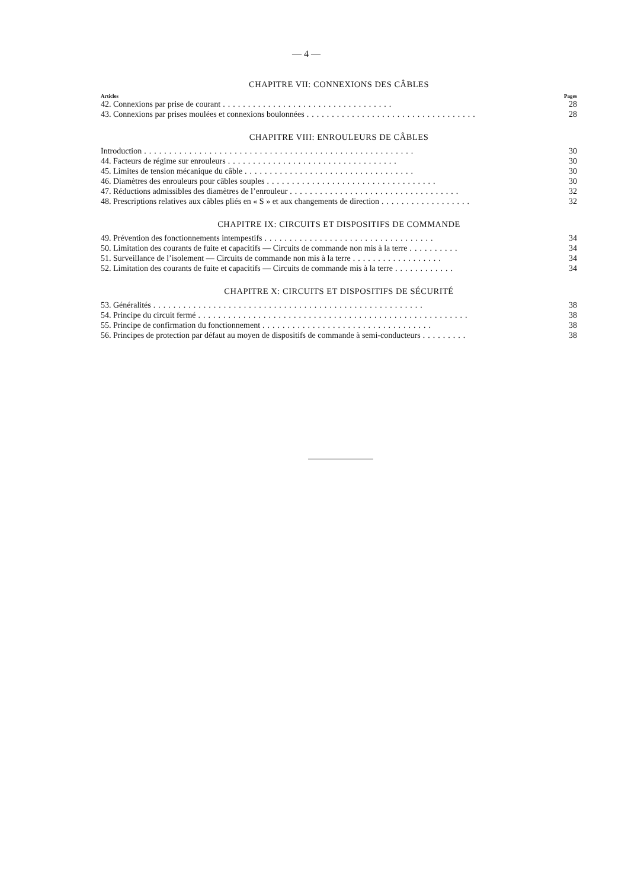— 4 —
CHAPITRE VII: CONNEXIONS DES CÂBLES
Articles Pages
42. Connexions par prise de courant.................................. 28
43. Connexions par prises moulées et connexions boulonnées.................................. 28
CHAPITRE VIII: ENROULEURS DE CÂBLES
Introduction...................................................... 30
44. Facteurs de régime sur enrouleurs.................................. 30
45. Limites de tension mécanique du câble.................................. 30
46. Diamètres des enrouleurs pour câbles souples.................................. 30
47. Réductions admissibles des diamètres de l’enrouleur.................................. 32
48. Prescriptions relatives aux câbles pliés en « S » et aux changements de direction.................. 32
CHAPITRE IX: CIRCUITS ET DISPOSITIFS DE COMMANDE
49. Prévention des fonctionnements intempestifs.................................. 34
50. Limitation des courants de fuite et capacitifs — Circuits de commande non mis à la terre.......... 34
51. Surveillance de l’isolement — Circuits de commande non mis à la terre.................. 34
52. Limitation des courants de fuite et capacitifs — Circuits de commande mis à la terre............ 34
CHAPITRE X: CIRCUITS ET DISPOSITIFS DE SÉCURITÉ
53. Généralités...................................................... 38
54. Principe du circuit fermé...................................................... 38
55. Principe de confirmation du fonctionnement.................................. 38
56. Principes de protection par défaut au moyen de dispositifs de commande à semi-conducteurs......... 38